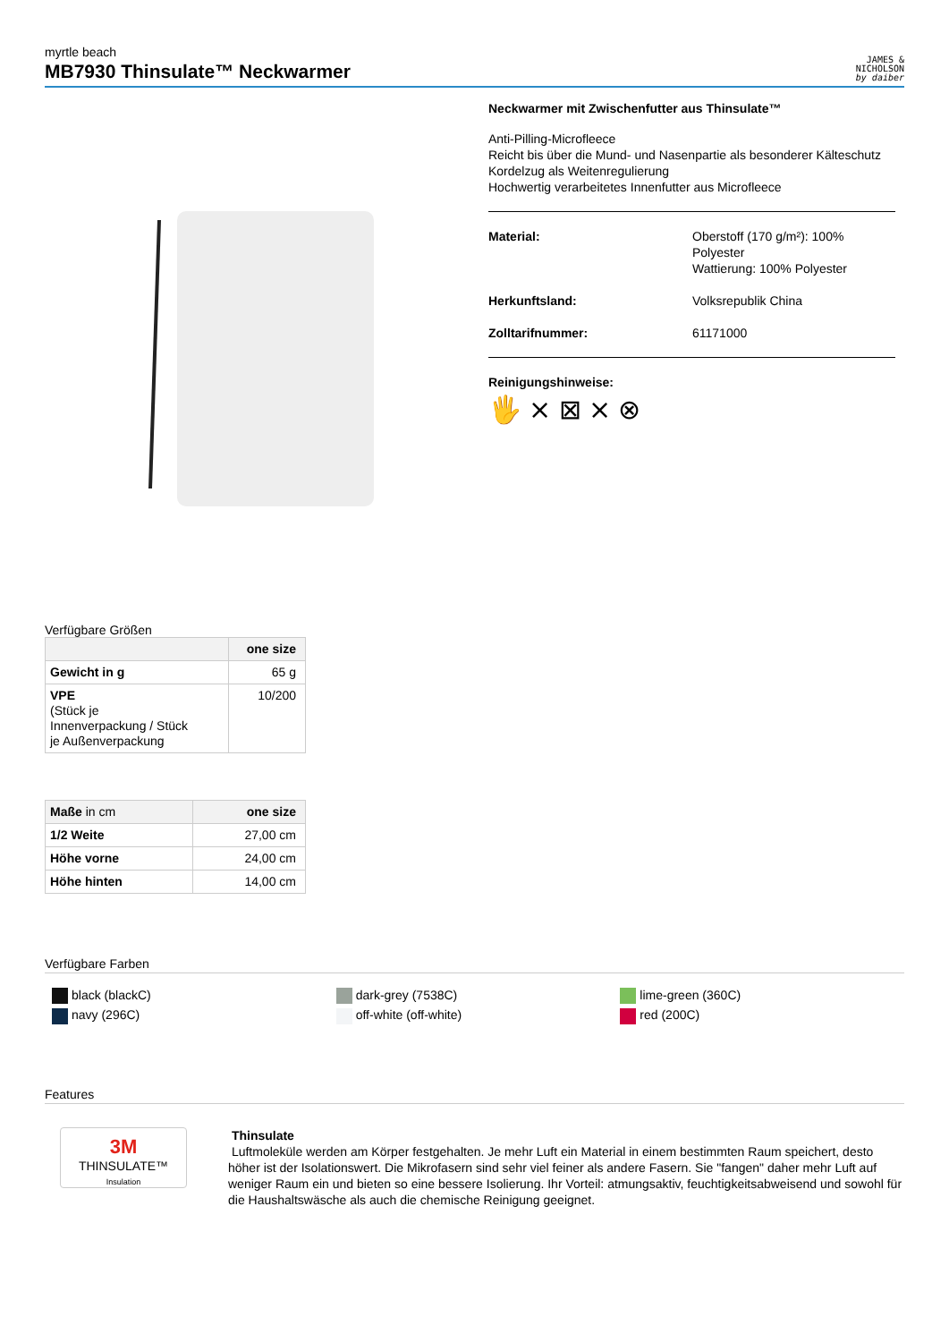myrtle beach
MB7930 Thinsulate™ Neckwarmer
JAMES &
NICHOLSON
by daiber
Neckwarmer mit Zwischenfutter aus Thinsulate™
Anti-Pilling-Microfleece
Reicht bis über die Mund- und Nasenpartie als besonderer Kälteschutz
Kordelzug als Weitenregulierung
Hochwertig verarbeitetes Innenfutter aus Microfleece
Material: Oberstoff (170 g/m²): 100%
Polyester
Wattierung: 100% Polyester
Herkunftsland: Volksrepublik China
Zolltarifnummer: 61171000
Reinigungshinweise:
🖐 ⨯ ⊠ ⨯ ⊗
Verfügbare Größen
| | one size |
| --- | --- |
| Gewicht in g | 65 g |
| VPE (Stück je Innenverpackung / Stück je Außenverpackung | 10/200 |
| Maße in cm | one size |
| --- | --- |
| 1/2 Weite | 27,00 cm |
| Höhe vorne | 24,00 cm |
| Höhe hinten | 14,00 cm |
Verfügbare Farben
black (blackC)
dark-grey (7538C)
lime-green (360C)
navy (296C)
off-white (off-white)
red (200C)
Features
3M
THINSULATE™
Insulation
Thinsulate
Luftmoleküle werden am Körper festgehalten. Je mehr Luft ein Material in einem bestimmten Raum speichert, desto höher ist der Isolationswert. Die Mikrofasern sind sehr viel feiner als andere Fasern. Sie "fangen" daher mehr Luft auf weniger Raum ein und bieten so eine bessere Isolierung. Ihr Vorteil: atmungsaktiv, feuchtigkeitsabweisend und sowohl für die Haushaltswäsche als auch die chemische Reinigung geeignet.